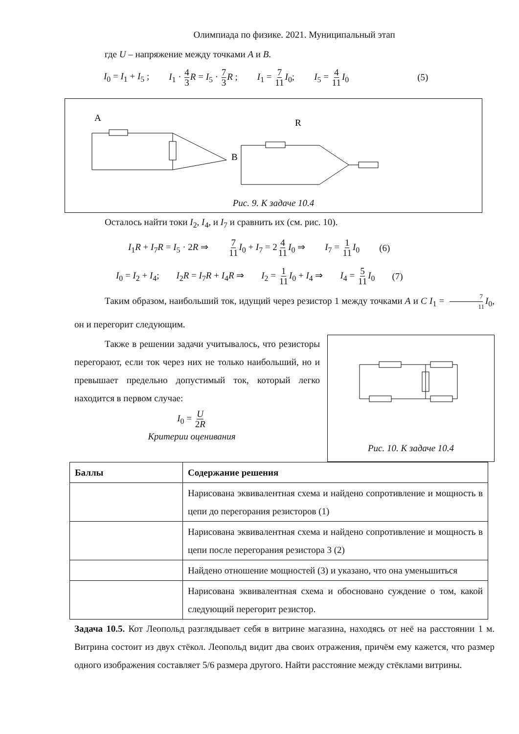Олимпиада по физике. 2021. Муниципальный этап
где U – напряжение между точками A и B.
I<sub>0</sub> = I<sub>1</sub> + I<sub>5</sub> ; I<sub>1</sub> · 4 3 R = I<sub>5</sub> · 7 3 R ; I<sub>1</sub> = 7 11 I<sub>0</sub>; I<sub>5</sub> = 4 11 I<sub>0</sub> (5)
A
B
R
Рис. 9. К задаче 10.4
Осталось найти токи I<sub>2</sub>, I<sub>4</sub>, и I<sub>7</sub> и сравнить их (см. рис. 10).
I<sub>1</sub>R + I<sub>7</sub>R = I<sub>5</sub> · 2R ⇒ 7 11 I<sub>0</sub> + I<sub>7</sub> = 24 11 I<sub>0</sub> ⇒ I<sub>7</sub> = 1 11 I<sub>0</sub> (6)
I<sub>0</sub> = I<sub>2</sub> + I<sub>4</sub>; I<sub>2</sub>R = I<sub>7</sub>R + I<sub>4</sub>R ⇒ I<sub>2</sub> = 1 11 I<sub>0</sub> + I<sub>4</sub> ⇒ I<sub>4</sub> = 5 11 I<sub>0</sub> (7)
Таким образом, наибольший ток, идущий через резистор 1 между точками A и C I<sub>1</sub> = 7 11 I<sub>0</sub>, он и перегорит следующим.
Рис. 10. К задаче 10.4
Также в решении задачи учитывалось, что резисторы перегорают, если ток через них не только наибольший, но и превышает предельно допустимый ток, который легко находится в первом случае:
I<sub>0</sub> = U 2R
Критерии оценивания
| Баллы | Содержание решения |
| --- | --- |
| | Нарисована эквивалентная схема и найдено сопротивление и мощность в цепи до перегорания резисторов (1) |
| | Нарисована эквивалентная схема и найдено сопротивление и мощность в цепи после перегорания резистора 3 (2) |
| | Найдено отношение мощностей (3) и указано, что она уменьшиться |
| | Нарисована эквивалентная схема и обосновано суждение о том, какой следующий перегорит резистор. |
Задача 10.5. Кот Леопольд разглядывает себя в витрине магазина, находясь от неё на расстоянии 1 м. Витрина состоит из двух стёкол. Леопольд видит два своих отражения, причём ему кажется, что размер одного изображения составляет 5/6 размера другого. Найти расстояние между стёклами витрины.